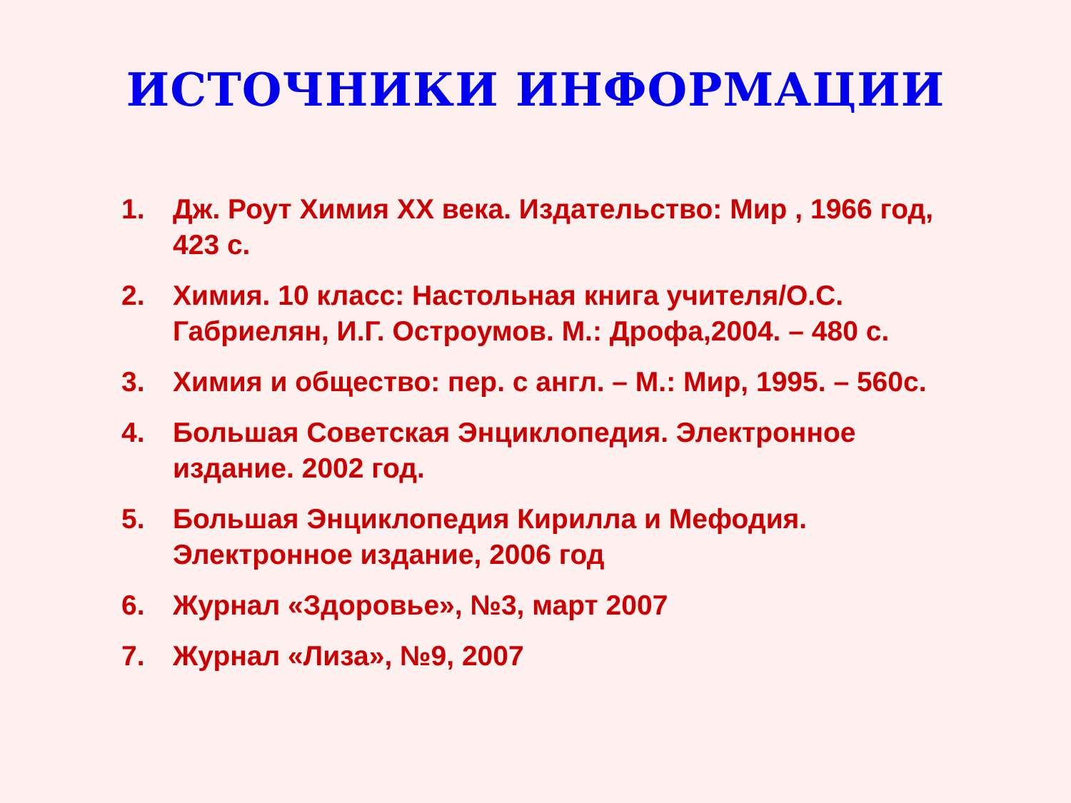ИСТОЧНИКИ ИНФОРМАЦИИ
1. Дж. Роут Химия XX века. Издательство: Мир , 1966 год, 423 с.
2. Химия. 10 класс: Настольная книга учителя/О.С. Габриелян, И.Г. Остроумов. М.: Дрофа,2004. – 480 с.
3. Химия и общество: пер. с англ. – М.: Мир, 1995. – 560с.
4. Большая Советская Энциклопедия. Электронное издание. 2002 год.
5. Большая Энциклопедия Кирилла и Мефодия. Электронное издание, 2006 год
6. Журнал «Здоровье», №3, март 2007
7. Журнал «Лиза», №9, 2007